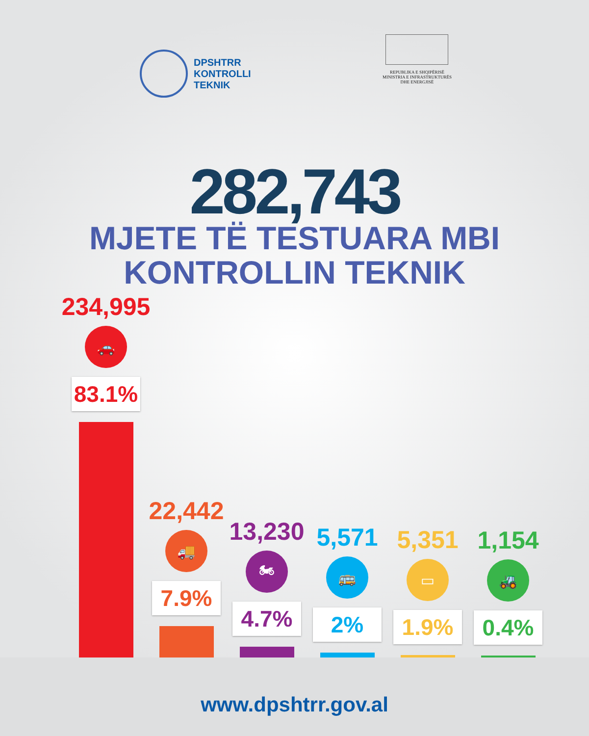DPSHTRR
KONTROLLI
TEKNIK
REPUBLIKA E SHQIPËRISË
MINISTRIA E INFRASTRUKTURËS
DHE ENERGJISË
282,743
MJETE TË TESTUARA MBI
KONTROLLIN TEKNIK
234,995
🚗
83.1%
22,442
🚚
7.9%
13,230
🏍
4.7%
5,571
🚌
2%
5,351
▭
1.9%
1,154
🚜
0.4%
www.dpshtrr.gov.al